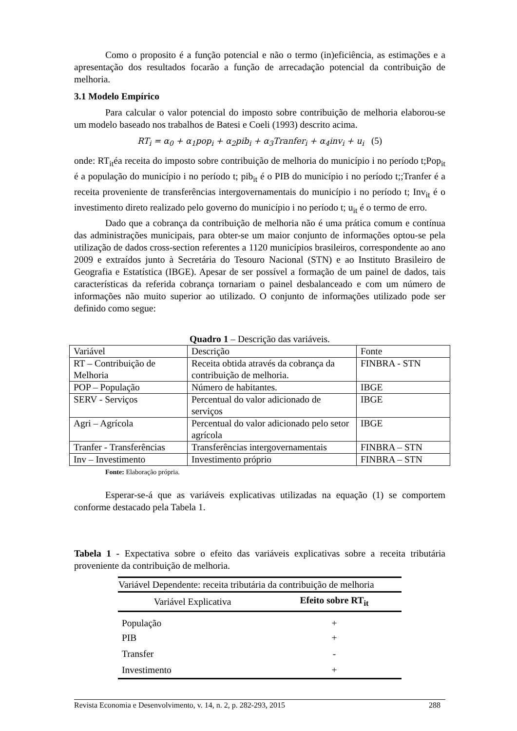Como o proposito é a função potencial e não o termo (in)eficiência, as estimações e a apresentação dos resultados focarão a função de arrecadação potencial da contribuição de melhoria.
3.1 Modelo Empírico
Para calcular o valor potencial do imposto sobre contribuição de melhoria elaborou-se um modelo baseado nos trabalhos de Batesi e Coeli (1993) descrito acima.
RT<sub>i</sub> = α<sub>0</sub> + α<sub>1</sub>pop<sub>i</sub> + α<sub>2</sub>pib<sub>i</sub> + α<sub>3</sub>Tranfer<sub>i</sub> + α<sub>4</sub>inv<sub>i</sub> + u<sub>i</sub> (5)
onde: RT<sub>it</sub>éa receita do imposto sobre contribuição de melhoria do município i no período t;Pop<sub>it</sub> é a população do município i no período t; pib<sub>it</sub> é o PIB do município i no período t;;Tranfer é a receita proveniente de transferências intergovernamentais do município i no período t; Inv<sub>it</sub> é o investimento direto realizado pelo governo do município i no período t; u<sub>it</sub> é o termo de erro.
Dado que a cobrança da contribuição de melhoria não é uma prática comum e contínua das administrações municipais, para obter-se um maior conjunto de informações optou-se pela utilização de dados cross-section referentes a 1120 municípios brasileiros, correspondente ao ano 2009 e extraídos junto à Secretária do Tesouro Nacional (STN) e ao Instituto Brasileiro de Geografia e Estatística (IBGE). Apesar de ser possível a formação de um painel de dados, tais características da referida cobrança tornariam o painel desbalanceado e com um número de informações não muito superior ao utilizado. O conjunto de informações utilizado pode ser definido como segue:
Quadro 1 – Descrição das variáveis.
| Variável | Descrição | Fonte |
| RT – Contribuição de Melhoria | Receita obtida através da cobrança da contribuição de melhoria. | FINBRA - STN |
| POP – População | Número de habitantes. | IBGE |
| SERV - Serviços | Percentual do valor adicionado de serviços | IBGE |
| Agri – Agrícola | Percentual do valor adicionado pelo setor agrícola | IBGE |
| Tranfer - Transferências | Transferências intergovernamentais | FINBRA – STN |
| Inv – Investimento | Investimento próprio | FINBRA – STN |
Fonte: Elaboração própria.
Esperar-se-á que as variáveis explicativas utilizadas na equação (1) se comportem conforme destacado pela Tabela 1.
Tabela 1 - Expectativa sobre o efeito das variáveis explicativas sobre a receita tributária proveniente da contribuição de melhoria.
| Variável Dependente: receita tributária da contribuição de melhoria | |
| Variável Explicativa | Efeito sobre RT<sub>it</sub> |
| População | + |
| PIB | + |
| Transfer | - |
| Investimento | + |
Revista Economia e Desenvolvimento, v. 14, n. 2, p. 282-293, 2015 288